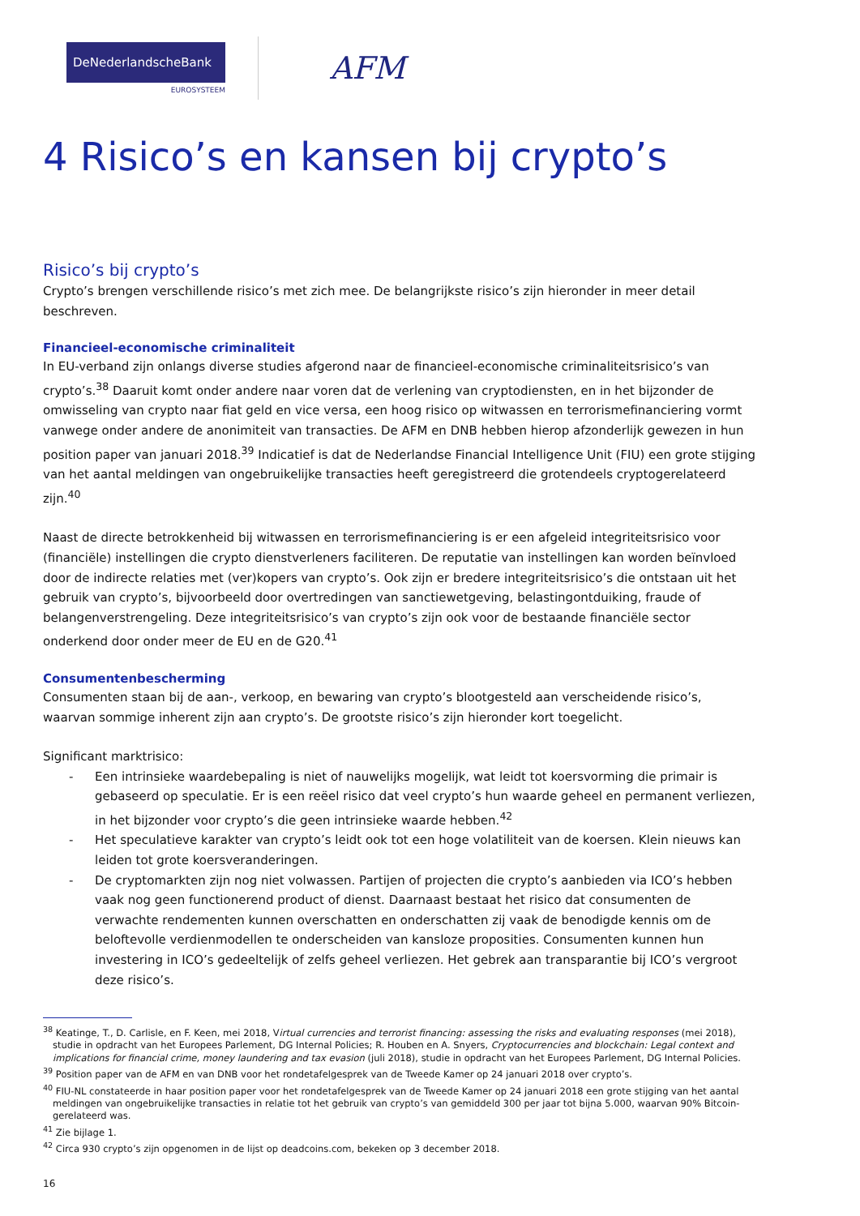DeNederlandscheBank
EUROSYSTEEM
AFM
4 Risico’s en kansen bij crypto’s
Risico’s bij crypto’s
Crypto’s brengen verschillende risico’s met zich mee. De belangrijkste risico’s zijn hieronder in meer detail beschreven.
Financieel-economische criminaliteit
In EU-verband zijn onlangs diverse studies afgerond naar de financieel-economische criminaliteitsrisico’s van crypto’s.<sup>38</sup> Daaruit komt onder andere naar voren dat de verlening van cryptodiensten, en in het bijzonder de omwisseling van crypto naar fiat geld en vice versa, een hoog risico op witwassen en terrorismefinanciering vormt vanwege onder andere de anonimiteit van transacties. De AFM en DNB hebben hierop afzonderlijk gewezen in hun position paper van januari 2018.<sup>39</sup> Indicatief is dat de Nederlandse Financial Intelligence Unit (FIU) een grote stijging van het aantal meldingen van ongebruikelijke transacties heeft geregistreerd die grotendeels cryptogerelateerd zijn.<sup>40</sup>
Naast de directe betrokkenheid bij witwassen en terrorismefinanciering is er een afgeleid integriteitsrisico voor (financiële) instellingen die crypto dienstverleners faciliteren. De reputatie van instellingen kan worden beïnvloed door de indirecte relaties met (ver)kopers van crypto’s. Ook zijn er bredere integriteitsrisico’s die ontstaan uit het gebruik van crypto’s, bijvoorbeeld door overtredingen van sanctiewetgeving, belastingontduiking, fraude of belangenverstrengeling. Deze integriteitsrisico’s van crypto’s zijn ook voor de bestaande financiële sector onderkend door onder meer de EU en de G20.<sup>41</sup>
Consumentenbescherming
Consumenten staan bij de aan-, verkoop, en bewaring van crypto’s blootgesteld aan verscheidende risico’s, waarvan sommige inherent zijn aan crypto’s. De grootste risico’s zijn hieronder kort toegelicht.
Significant marktrisico:
- Een intrinsieke waardebepaling is niet of nauwelijks mogelijk, wat leidt tot koersvorming die primair is gebaseerd op speculatie. Er is een reëel risico dat veel crypto’s hun waarde geheel en permanent verliezen, in het bijzonder voor crypto’s die geen intrinsieke waarde hebben.<sup>42</sup>
- Het speculatieve karakter van crypto’s leidt ook tot een hoge volatiliteit van de koersen. Klein nieuws kan leiden tot grote koersveranderingen.
- De cryptomarkten zijn nog niet volwassen. Partijen of projecten die crypto’s aanbieden via ICO’s hebben vaak nog geen functionerend product of dienst. Daarnaast bestaat het risico dat consumenten de verwachte rendementen kunnen overschatten en onderschatten zij vaak de benodigde kennis om de beloftevolle verdienmodellen te onderscheiden van kansloze proposities. Consumenten kunnen hun investering in ICO’s gedeeltelijk of zelfs geheel verliezen. Het gebrek aan transparantie bij ICO’s vergroot deze risico’s.
<sup>38</sup> Keatinge, T., D. Carlisle, en F. Keen, mei 2018, Virtual currencies and terrorist financing: assessing the risks and evaluating responses (mei 2018), studie in opdracht van het Europees Parlement, DG Internal Policies; R. Houben en A. Snyers, Cryptocurrencies and blockchain: Legal context and implications for financial crime, money laundering and tax evasion (juli 2018), studie in opdracht van het Europees Parlement, DG Internal Policies.
<sup>39</sup> Position paper van de AFM en van DNB voor het rondetafelgesprek van de Tweede Kamer op 24 januari 2018 over crypto’s.
<sup>40</sup> FIU-NL constateerde in haar position paper voor het rondetafelgesprek van de Tweede Kamer op 24 januari 2018 een grote stijging van het aantal meldingen van ongebruikelijke transacties in relatie tot het gebruik van crypto’s van gemiddeld 300 per jaar tot bijna 5.000, waarvan 90% Bitcoin-gerelateerd was.
<sup>41</sup> Zie bijlage 1.
<sup>42</sup> Circa 930 crypto’s zijn opgenomen in de lijst op deadcoins.com, bekeken op 3 december 2018.
16